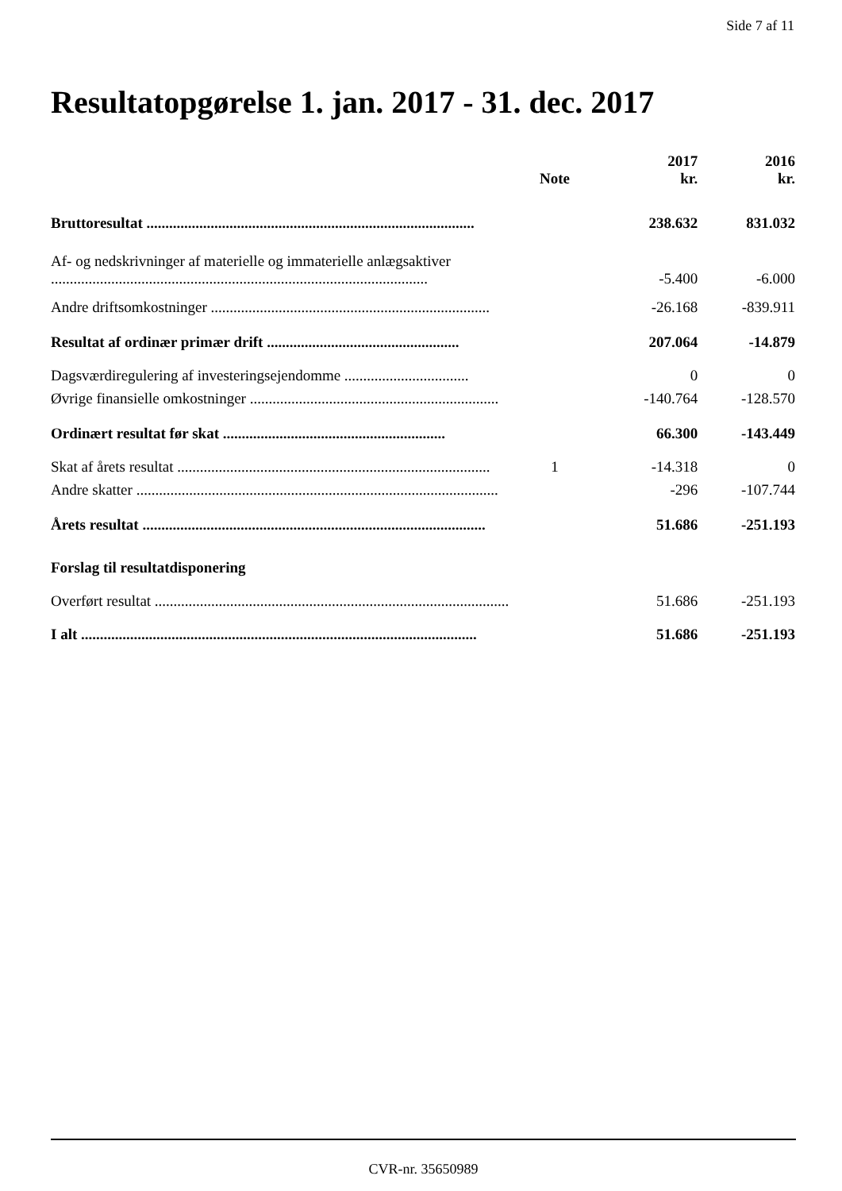Side 7 af 11
Resultatopgørelse 1. jan. 2017 - 31. dec. 2017
| | Note | 2017 kr. | 2016 kr. |
| --- | --- | --- | --- |
| Bruttoresultat ....................................................................................... | | 238.632 | 831.032 |
| Af- og nedskrivninger af materielle og immaterielle anlægsaktiver .................................................................................................... | | -5.400 | -6.000 |
| Andre driftsomkostninger .......................................................................... | | -26.168 | -839.911 |
| Resultat af ordinær primær drift ................................................... | | 207.064 | -14.879 |
| Dagsværdiregulering af investeringsejendomme ................................. | | 0 | 0 |
| Øvrige finansielle omkostninger .................................................................. | | -140.764 | -128.570 |
| Ordinært resultat før skat ........................................................... | | 66.300 | -143.449 |
| Skat af årets resultat ................................................................................... | 1 | -14.318 | 0 |
| Andre skatter ................................................................................................ | | -296 | -107.744 |
| Årets resultat ........................................................................................... | | 51.686 | -251.193 |
| Forslag til resultatdisponering | | | |
| Overført resultat .............................................................................................. | | 51.686 | -251.193 |
| I alt ......................................................................................................... | | 51.686 | -251.193 |
CVR-nr. 35650989